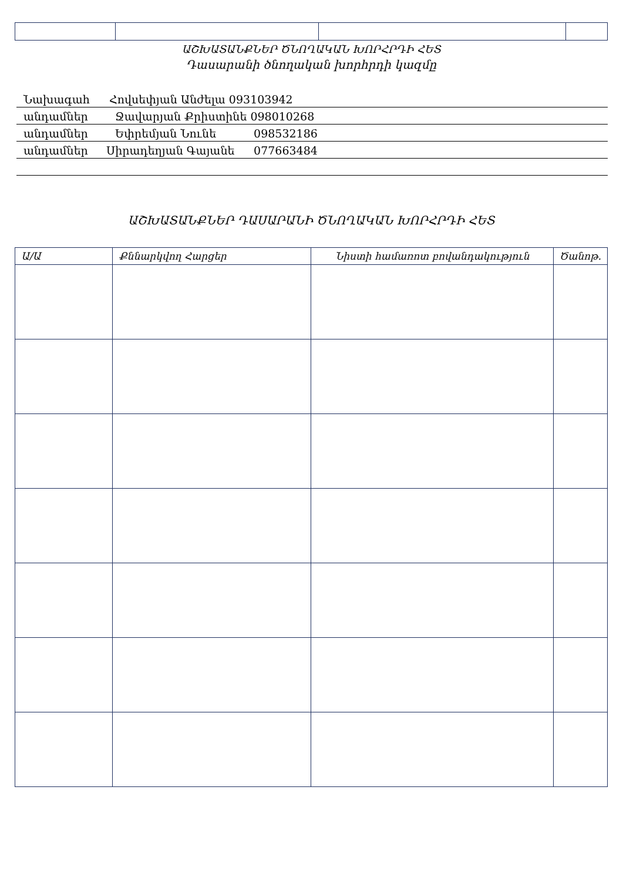ԱՇԽԱՏԱՆՔՆԵՐ ԾՆՈՂԱԿԱՆ ԽՈՐՀՐԴԻ ՀԵՏ
Դասարանի ծնողական խորհրդի կազմը
Նախագահ Հովսեփյան Անժելա 093103942
անդամներ Ջավարյան Քրիստինե 098010268
անդամներ Եփրեմյան Նունե 098532186
անդամներ Սիրադեղյան Գայանե 077663484
ԱՇԽԱՏԱՆՔՆԵՐ ԴԱՍԱՐԱՆԻ ԾՆՈՂԱԿԱՆ ԽՈՐՀՐԴԻ ՀԵՏ
| Ա/Ա | Քննարկվող Հարցեր | Նիստի համառոտ բովանդակություն | Ծանոթ. |
| --- | --- | --- | --- |